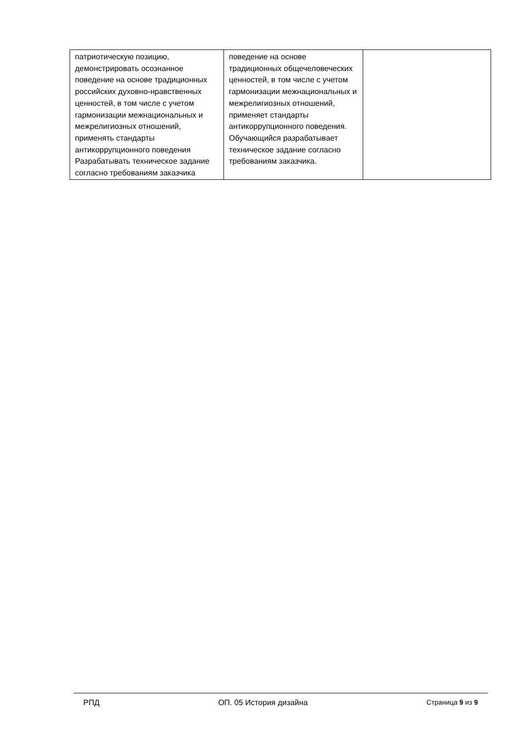| патриотическую позицию, демонстрировать осознанное поведение на основе традиционных российских духовно-нравственных ценностей, в том числе с учетом гармонизации межнациональных и межрелигиозных отношений, применять стандарты антикоррупционного поведения Разрабатывать техническое задание согласно требованиям заказчика | поведение на основе традиционных общечеловеческих ценностей, в том числе с учетом гармонизации межнациональных и межрелигиозных отношений, применяет стандарты антикоррупционного поведения. Обучающийся разрабатывает техническое задание согласно требованиям заказчика. | |
РПД ОП. 05 История дизайна Страница 9 из 9